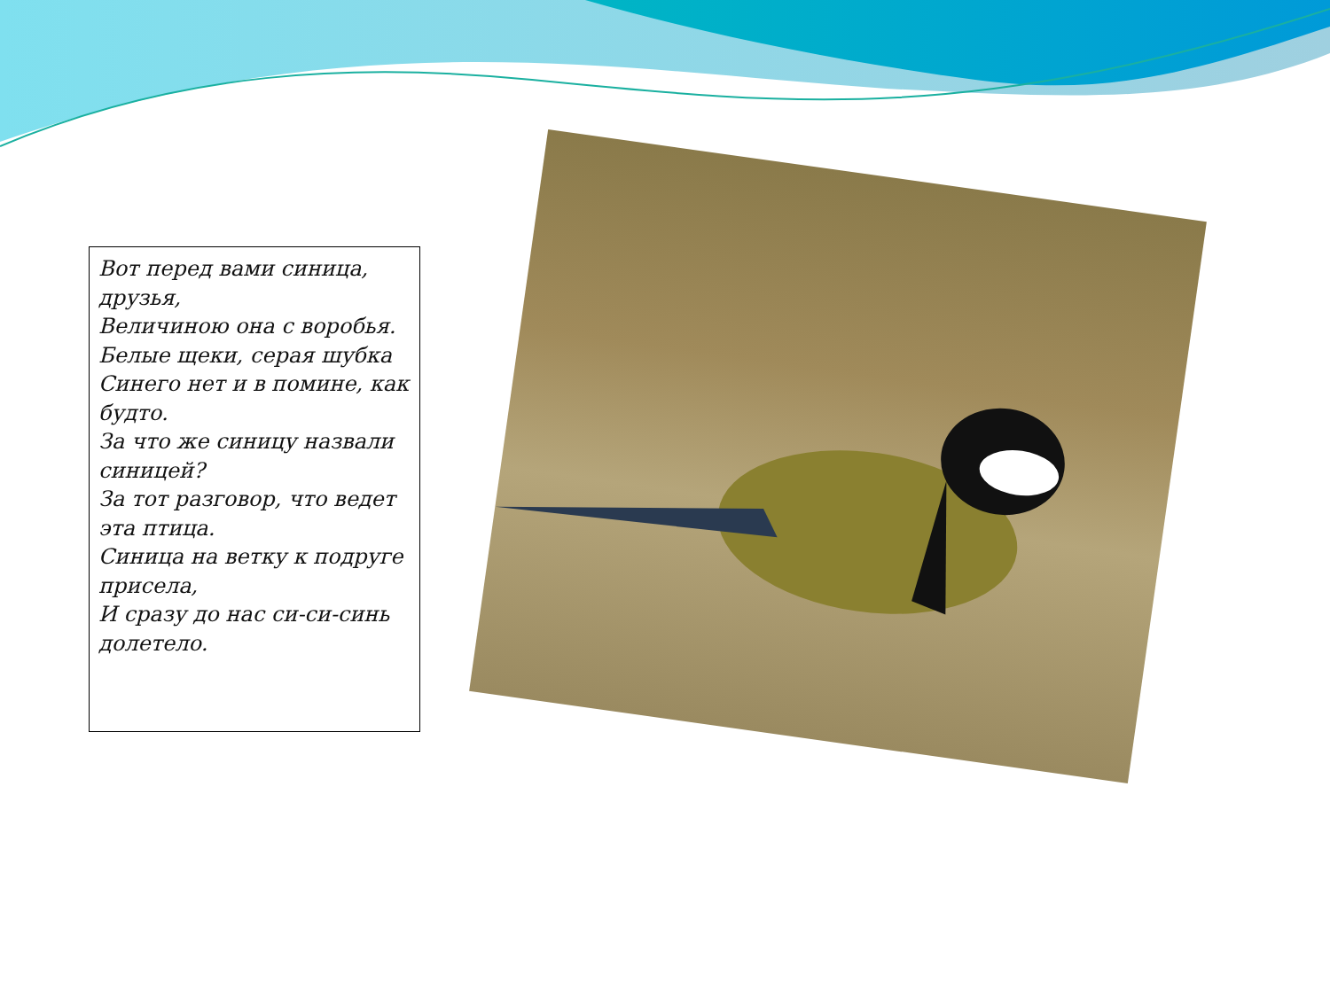Вот перед вами синица, друзья,
Величиною она с воробья.
Белые щеки, серая шубка
Синего нет и в помине, как будто.
За что же синицу назвали синицей?
За тот разговор, что ведет эта птица.
Синица на ветку к подруге присела,
И сразу до нас си-си-синь долетело.